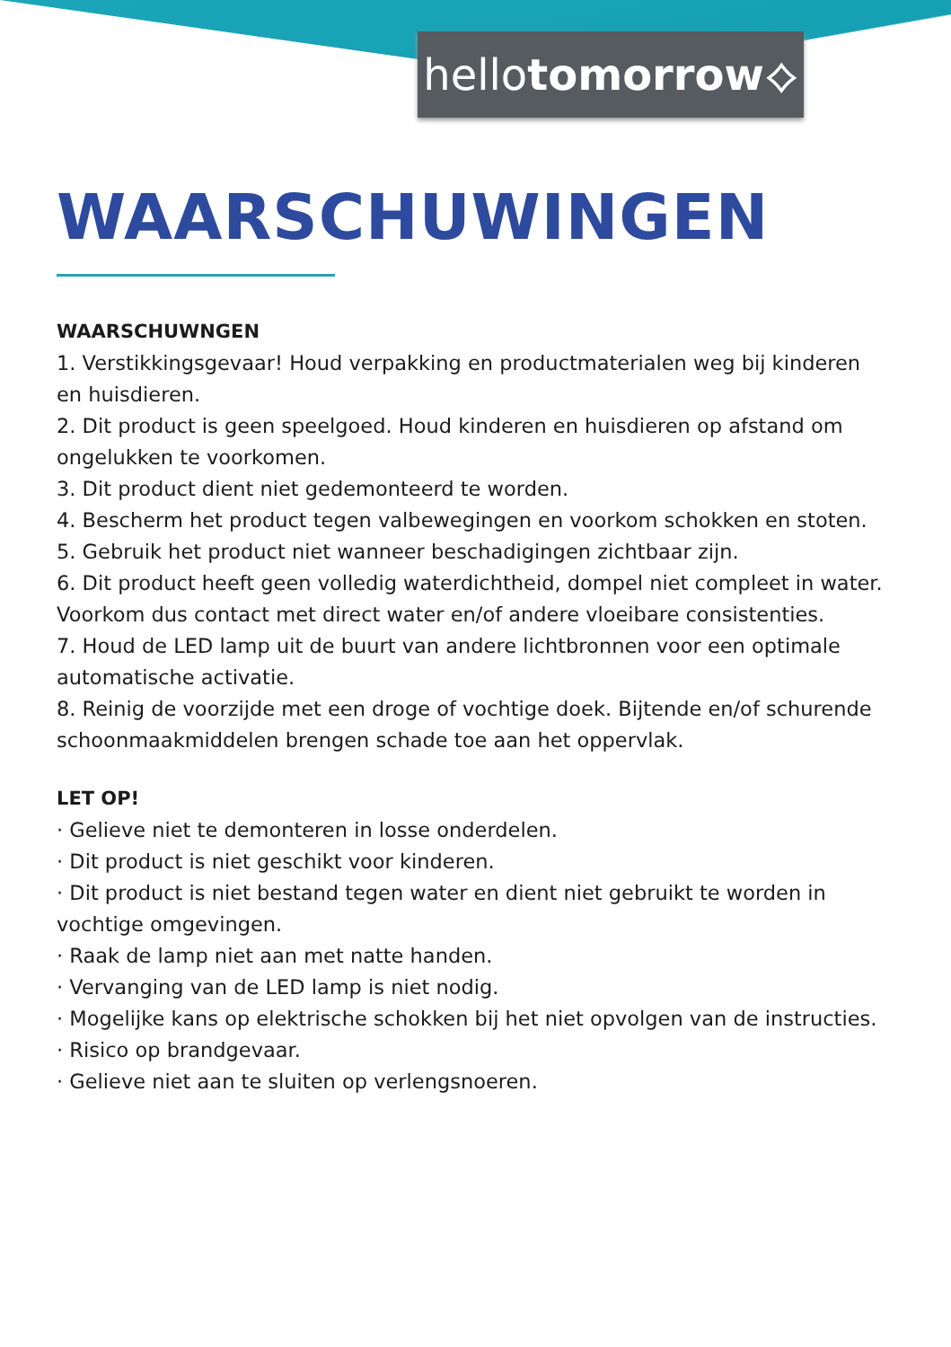hellotomorrow⟡
WAARSCHUWINGEN
WAARSCHUWNGEN
1. Verstikkingsgevaar! Houd verpakking en productmaterialen weg bij kinderen en huisdieren.
2. Dit product is geen speelgoed. Houd kinderen en huisdieren op afstand om ongelukken te voorkomen.
3. Dit product dient niet gedemonteerd te worden.
4. Bescherm het product tegen valbewegingen en voorkom schokken en stoten.
5. Gebruik het product niet wanneer beschadigingen zichtbaar zijn.
6. Dit product heeft geen volledig waterdichtheid, dompel niet compleet in water. Voorkom dus contact met direct water en/of andere vloeibare consistenties.
7. Houd de LED lamp uit de buurt van andere lichtbronnen voor een optimale automatische activatie.
8. Reinig de voorzijde met een droge of vochtige doek. Bijtende en/of schurende schoonmaakmiddelen brengen schade toe aan het oppervlak.
LET OP!
· Gelieve niet te demonteren in losse onderdelen.
· Dit product is niet geschikt voor kinderen.
· Dit product is niet bestand tegen water en dient niet gebruikt te worden in vochtige omgevingen.
· Raak de lamp niet aan met natte handen.
· Vervanging van de LED lamp is niet nodig.
· Mogelijke kans op elektrische schokken bij het niet opvolgen van de instructies.
· Risico op brandgevaar.
· Gelieve niet aan te sluiten op verlengsnoeren.